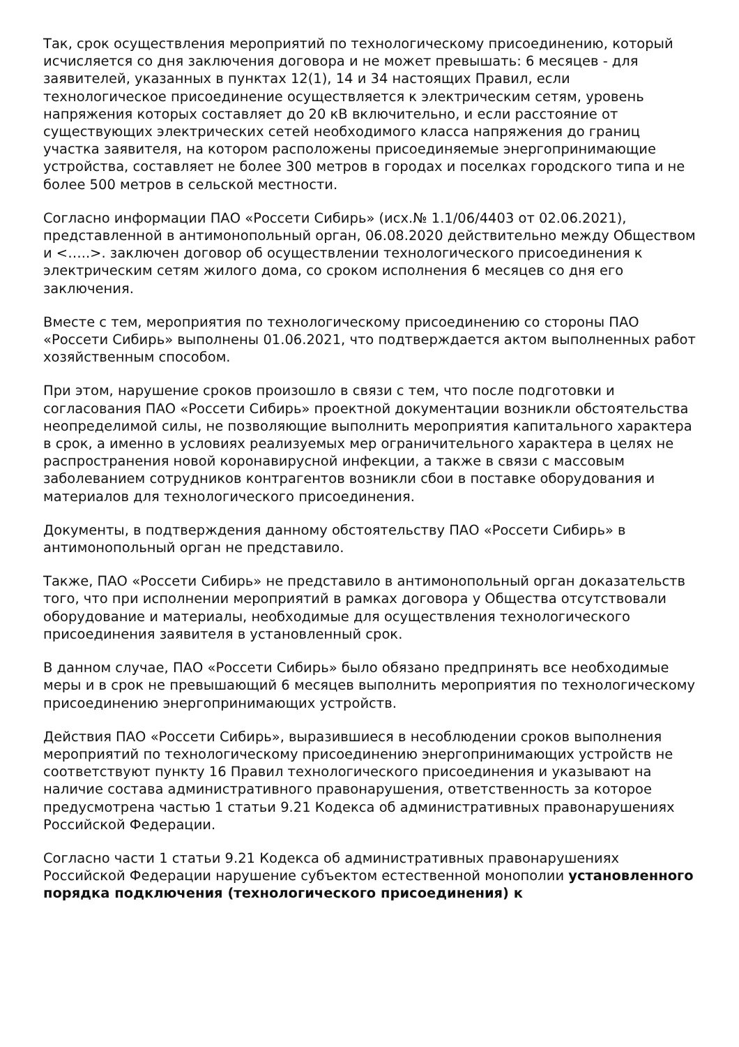Так, срок осуществления мероприятий по технологическому присоединению, который исчисляется со дня заключения договора и не может превышать: 6 месяцев - для заявителей, указанных в пунктах 12(1), 14 и 34 настоящих Правил, если технологическое присоединение осуществляется к электрическим сетям, уровень напряжения которых составляет до 20 кВ включительно, и если расстояние от существующих электрических сетей необходимого класса напряжения до границ участка заявителя, на котором расположены присоединяемые энергопринимающие устройства, составляет не более 300 метров в городах и поселках городского типа и не более 500 метров в сельской местности.
Согласно информации ПАО «Россети Сибирь» (исх.№ 1.1/06/4403 от 02.06.2021), представленной в антимонопольный орган, 06.08.2020 действительно между Обществом и <…..>. заключен договор об осуществлении технологического присоединения к электрическим сетям жилого дома, со сроком исполнения 6 месяцев со дня его заключения.
Вместе с тем, мероприятия по технологическому присоединению со стороны ПАО «Россети Сибирь» выполнены 01.06.2021, что подтверждается актом выполненных работ хозяйственным способом.
При этом, нарушение сроков произошло в связи с тем, что после подготовки и согласования ПАО «Россети Сибирь» проектной документации возникли обстоятельства неопределимой силы, не позволяющие выполнить мероприятия капитального характера в срок, а именно в условиях реализуемых мер ограничительного характера в целях не распространения новой коронавирусной инфекции, а также в связи с массовым заболеванием сотрудников контрагентов возникли сбои в поставке оборудования и материалов для технологического присоединения.
Документы, в подтверждения данному обстоятельству ПАО «Россети Сибирь» в антимонопольный орган не представило.
Также, ПАО «Россети Сибирь» не представило в антимонопольный орган доказательств того, что при исполнении мероприятий в рамках договора у Общества отсутствовали оборудование и материалы, необходимые для осуществления технологического присоединения заявителя в установленный срок.
В данном случае, ПАО «Россети Сибирь» было обязано предпринять все необходимые меры и в срок не превышающий 6 месяцев выполнить мероприятия по технологическому присоединению энергопринимающих устройств.
Действия ПАО «Россети Сибирь», выразившиеся в несоблюдении сроков выполнения мероприятий по технологическому присоединению энергопринимающих устройств не соответствуют пункту 16 Правил технологического присоединения и указывают на наличие состава административного правонарушения, ответственность за которое предусмотрена частью 1 статьи 9.21 Кодекса об административных правонарушениях Российской Федерации.
Согласно части 1 статьи 9.21 Кодекса об административных правонарушениях Российской Федерации нарушение субъектом естественной монополии установленного порядка подключения (технологического присоединения) к